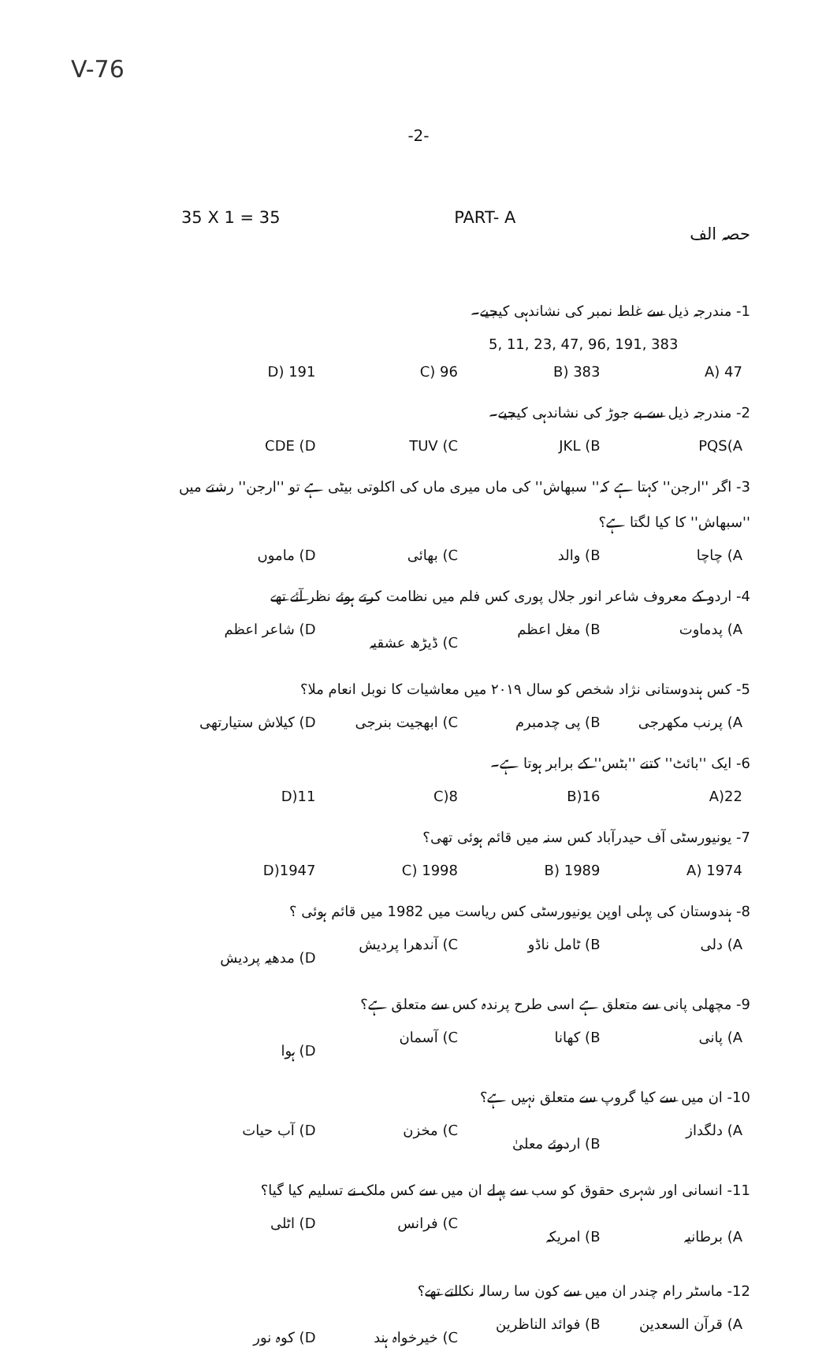V-76
-2-
35 X 1 = 35 PART- A حصہ الف
1- مندرجہ ذیل سے غلط نمبر کی نشاندہی کیجیے۔
5, 11, 23, 47, 96, 191, 383
47 (A 383 (B 96 (C 191 (D
2- مندرجہ ذیل سے بے جوڑ کی نشاندہی کیجیے۔
PQS(A JKL (B TUV (C CDE (D
3- اگر ''ارجن'' کہتا ہے کہ'' سبھاش'' کی ماں میری ماں کی اکلوتی بیٹی ہے تو ''ارجن'' رشتے میں ''سبھاش'' کا کیا لگتا ہے؟
A) چاچا B) والد C) بھائی D) ماموں
4- اردو کے معروف شاعر انور جلال پوری کس فلم میں نظامت کرتے ہوئے نظر آئے تھے
A) پدماوت B) مغل اعظم C) ڈیڑھ عشقیہ D) شاعر اعظم
5- کس ہندوستانی نژاد شخص کو سال ۲۰۱۹ میں معاشیات کا نوبل انعام ملا؟
A) پرنب مکھرجی B) پی چدمبرم C) ابھجیت بنرجی D) کیلاش ستیارتھی
6- ایک ''بائٹ'' کتنے ''بٹس'' کے برابر ہوتا ہے۔
22(A 16(B 8(C 11(D
7- یونیورسٹی آف حیدرآباد کس سنہ میں قائم ہوئی تھی؟
1974 (A 1989 (B 1998 (C 1947(D
8- ہندوستان کی پہلی اوپن یونیورسٹی کس ریاست میں 1982 میں قائم ہوئی ؟
A) دلی B) ٹامل ناڈو C) آندھرا پردیش D) مدھیہ پردیش
9- مچھلی پانی سے متعلق ہے اسی طرح پرندہ کس سے متعلق ہے؟
A) پانی B) کھانا C) آسمان D) ہوا
10- ان میں سے کیا گروپ سے متعلق نہیں ہے؟
A) دلگداز B) اردوئے معلیٰ C) مخزن D) آب حیات
11- انسانی اور شہری حقوق کو سب سے پہلے ان میں سے کس ملک نے تسلیم کیا گیا؟
A) برطانیہ B) امریکہ C) فرانس D) اٹلی
12- ماسٹر رام چندر ان میں سے کون سا رسالہ نکالتے تھے؟
A) قرآن السعدین B) فوائد الناظرین C) خیرخواہ ہند D) کوہ نور